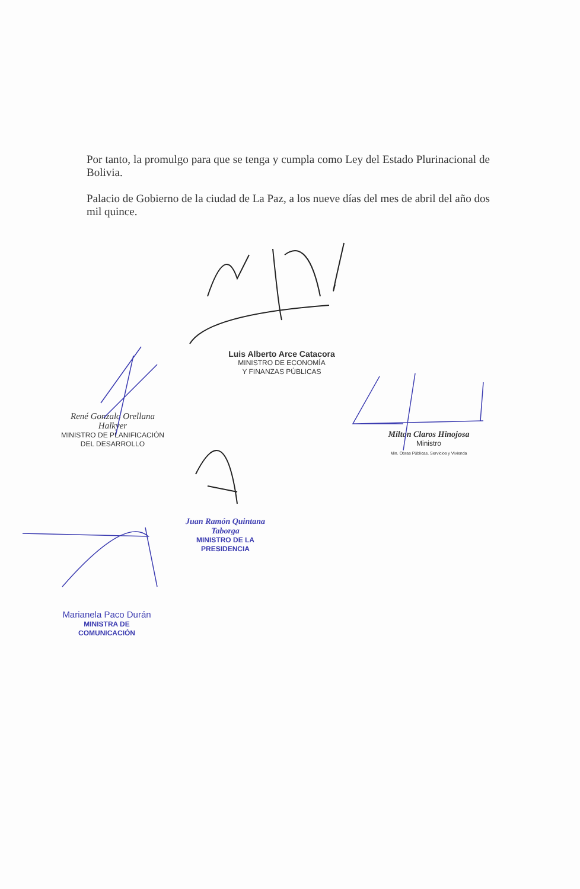Por tanto, la promulgo para que se tenga y cumpla como Ley del Estado Plurinacional de Bolivia.
Palacio de Gobierno de la ciudad de La Paz, a los nueve días del mes de abril del año dos mil quince.
Luis Alberto Arce Catacora
MINISTRO DE ECONOMÍA
Y FINANZAS PÚBLICAS
René Gonzalo Orellana Halkyer
MINISTRO DE PLANIFICACIÓN
DEL DESARROLLO
Milton Claros Hinojosa
Ministro
Min. Obras Públicas, Servicios y Vivienda
Juan Ramón Quintana Taborga
MINISTRO DE LA PRESIDENCIA
Marianela Paco Durán
MINISTRA DE COMUNICACIÓN